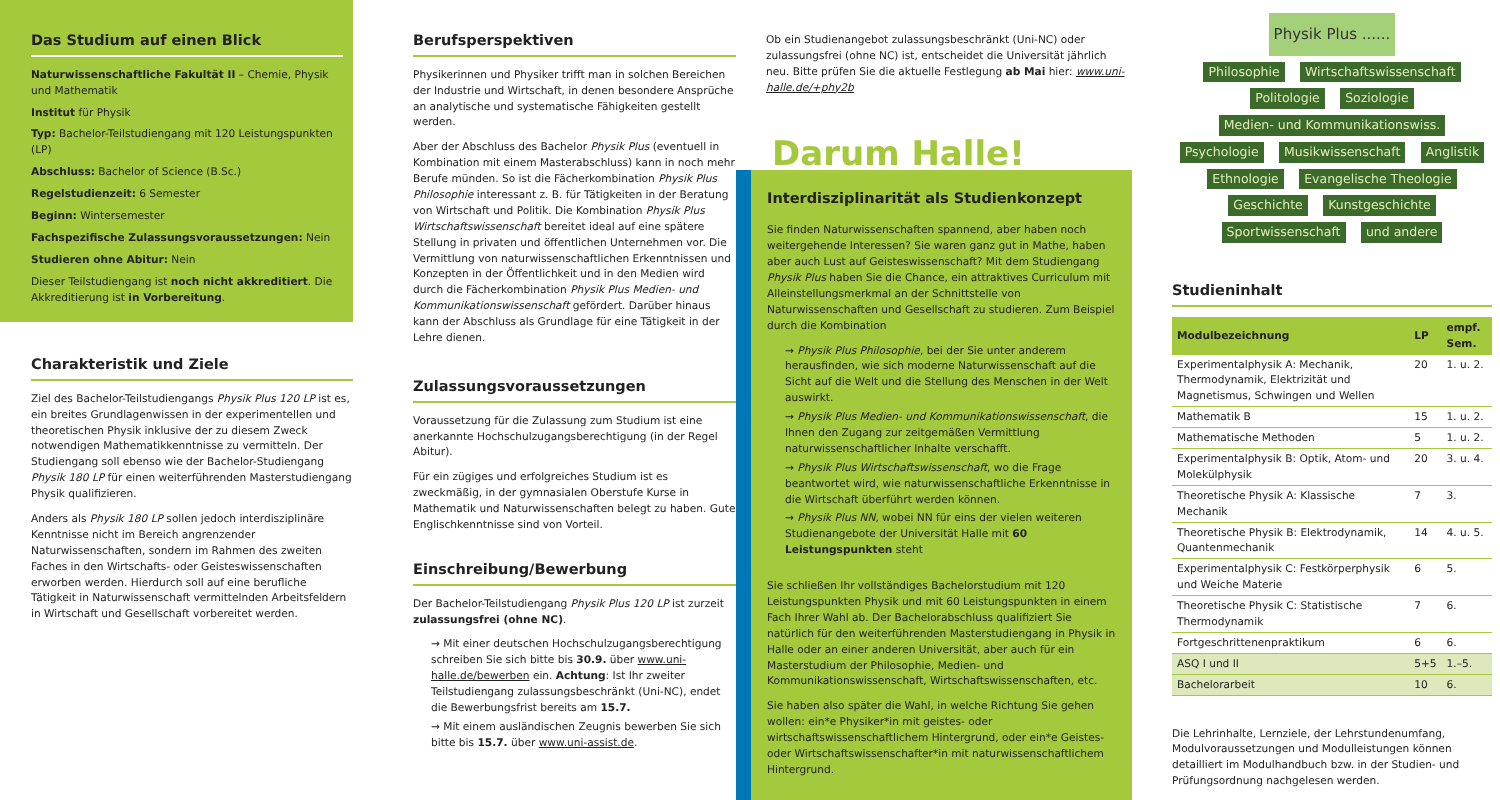Das Studium auf einen Blick
Naturwissenschaftliche Fakultät II – Chemie, Physik und Mathematik
Institut für Physik
Typ: Bachelor-Teilstudiengang mit 120 Leistungspunkten (LP)
Abschluss: Bachelor of Science (B.Sc.)
Regelstudienzeit: 6 Semester
Beginn: Wintersemester
Fachspezifische Zulassungsvoraussetzungen: Nein
Studieren ohne Abitur: Nein
Dieser Teilstudiengang ist noch nicht akkreditiert. Die Akkreditierung ist in Vorbereitung.
Charakteristik und Ziele
Ziel des Bachelor-Teilstudiengangs Physik Plus 120 LP ist es, ein breites Grundlagenwissen in der experimentellen und theoretischen Physik inklusive der zu diesem Zweck notwendigen Mathematikkenntnisse zu vermitteln. Der Studiengang soll ebenso wie der Bachelor-Studiengang Physik 180 LP für einen weiterführenden Masterstudiengang Physik qualifizieren.
Anders als Physik 180 LP sollen jedoch interdisziplinäre Kenntnisse nicht im Bereich angrenzender Naturwissenschaften, sondern im Rahmen des zweiten Faches in den Wirtschafts- oder Geisteswissenschaften erworben werden. Hierdurch soll auf eine berufliche Tätigkeit in Naturwissenschaft vermittelnden Arbeitsfeldern in Wirtschaft und Gesellschaft vorbereitet werden.
Berufsperspektiven
Physikerinnen und Physiker trifft man in solchen Bereichen der Industrie und Wirtschaft, in denen besondere Ansprüche an analytische und systematische Fähigkeiten gestellt werden.
Aber der Abschluss des Bachelor Physik Plus (eventuell in Kombination mit einem Masterabschluss) kann in noch mehr Berufe münden. So ist die Fächerkombination Physik Plus Philosophie interessant z. B. für Tätigkeiten in der Beratung von Wirtschaft und Politik. Die Kombination Physik Plus Wirtschaftswissenschaft bereitet ideal auf eine spätere Stellung in privaten und öffentlichen Unternehmen vor. Die Vermittlung von naturwissenschaftlichen Erkenntnissen und Konzepten in der Öffentlichkeit und in den Medien wird durch die Fächerkombination Physik Plus Medien- und Kommunikationswissenschaft gefördert. Darüber hinaus kann der Abschluss als Grundlage für eine Tätigkeit in der Lehre dienen.
Zulassungsvoraussetzungen
Voraussetzung für die Zulassung zum Studium ist eine anerkannte Hochschulzugangsberechtigung (in der Regel Abitur).
Für ein zügiges und erfolgreiches Studium ist es zweckmäßig, in der gymnasialen Oberstufe Kurse in Mathematik und Naturwissenschaften belegt zu haben. Gute Englischkenntnisse sind von Vorteil.
Einschreibung/Bewerbung
Der Bachelor-Teilstudiengang Physik Plus 120 LP ist zurzeit zulassungsfrei (ohne NC).
→ Mit einer deutschen Hochschulzugangsberechtigung schreiben Sie sich bitte bis 30.9. über www.uni-halle.de/bewerben ein. Achtung: Ist Ihr zweiter Teilstudiengang zulassungsbeschränkt (Uni-NC), endet die Bewerbungsfrist bereits am 15.7.
→ Mit einem ausländischen Zeugnis bewerben Sie sich bitte bis 15.7. über www.uni-assist.de.
Ob ein Studienangebot zulassungsbeschränkt (Uni-NC) oder zulassungsfrei (ohne NC) ist, entscheidet die Universität jährlich neu. Bitte prüfen Sie die aktuelle Festlegung ab Mai hier: www.uni-halle.de/+phy2b
Darum Halle!
Interdisziplinarität als Studienkonzept
Sie finden Naturwissenschaften spannend, aber haben noch weitergehende Interessen? Sie waren ganz gut in Mathe, haben aber auch Lust auf Geisteswissenschaft? Mit dem Studiengang Physik Plus haben Sie die Chance, ein attraktives Curriculum mit Alleinstellungsmerkmal an der Schnittstelle von Naturwissenschaften und Gesellschaft zu studieren. Zum Beispiel durch die Kombination
→ Physik Plus Philosophie, bei der Sie unter anderem herausfinden, wie sich moderne Naturwissenschaft auf die Sicht auf die Welt und die Stellung des Menschen in der Welt auswirkt.
→ Physik Plus Medien- und Kommunikationswissenschaft, die Ihnen den Zugang zur zeitgemäßen Vermittlung naturwissenschaftlicher Inhalte verschafft.
→ Physik Plus Wirtschaftswissenschaft, wo die Frage beantwortet wird, wie naturwissenschaftliche Erkenntnisse in die Wirtschaft überführt werden können.
→ Physik Plus NN, wobei NN für eins der vielen weiteren Studienangebote der Universität Halle mit 60 Leistungspunkten steht
Sie schließen Ihr vollständiges Bachelorstudium mit 120 Leistungspunkten Physik und mit 60 Leistungspunkten in einem Fach Ihrer Wahl ab. Der Bachelorabschluss qualifiziert Sie natürlich für den weiterführenden Masterstudiengang in Physik in Halle oder an einer anderen Universität, aber auch für ein Masterstudium der Philosophie, Medien- und Kommunikationswissenschaft, Wirtschaftswissenschaften, etc.
Sie haben also später die Wahl, in welche Richtung Sie gehen wollen: ein*e Physiker*in mit geistes- oder wirtschaftswissenschaftlichem Hintergrund, oder ein*e Geistes- oder Wirtschaftswissenschafter*in mit naturwissenschaftlichem Hintergrund.
Physik Plus ......
Philosophie Wirtschaftswissenschaft Politologie Soziologie Medien- und Kommunikationswiss. Psychologie Musikwissenschaft Anglistik Ethnologie Evangelische Theologie Geschichte Kunstgeschichte Sportwissenschaft und andere
Studieninhalt
| Modulbezeichnung | LP | empf. Sem. |
| --- | --- | --- |
| Experimentalphysik A: Mechanik, Thermodynamik, Elektrizität und Magnetismus, Schwingen und Wellen | 20 | 1. u. 2. |
| Mathematik B | 15 | 1. u. 2. |
| Mathematische Methoden | 5 | 1. u. 2. |
| Experimentalphysik B: Optik, Atom- und Molekülphysik | 20 | 3. u. 4. |
| Theoretische Physik A: Klassische Mechanik | 7 | 3. |
| Theoretische Physik B: Elektrodynamik, Quantenmechanik | 14 | 4. u. 5. |
| Experimentalphysik C: Festkörperphysik und Weiche Materie | 6 | 5. |
| Theoretische Physik C: Statistische Thermodynamik | 7 | 6. |
| Fortgeschrittenenpraktikum | 6 | 6. |
| ASQ I und II | 5+5 | 1.–5. |
| Bachelorarbeit | 10 | 6. |
Die Lehrinhalte, Lernziele, der Lehrstundenumfang, Modulvoraussetzungen und Modulleistungen können detailliert im Modulhandbuch bzw. in der Studien- und Prüfungsordnung nachgelesen werden.